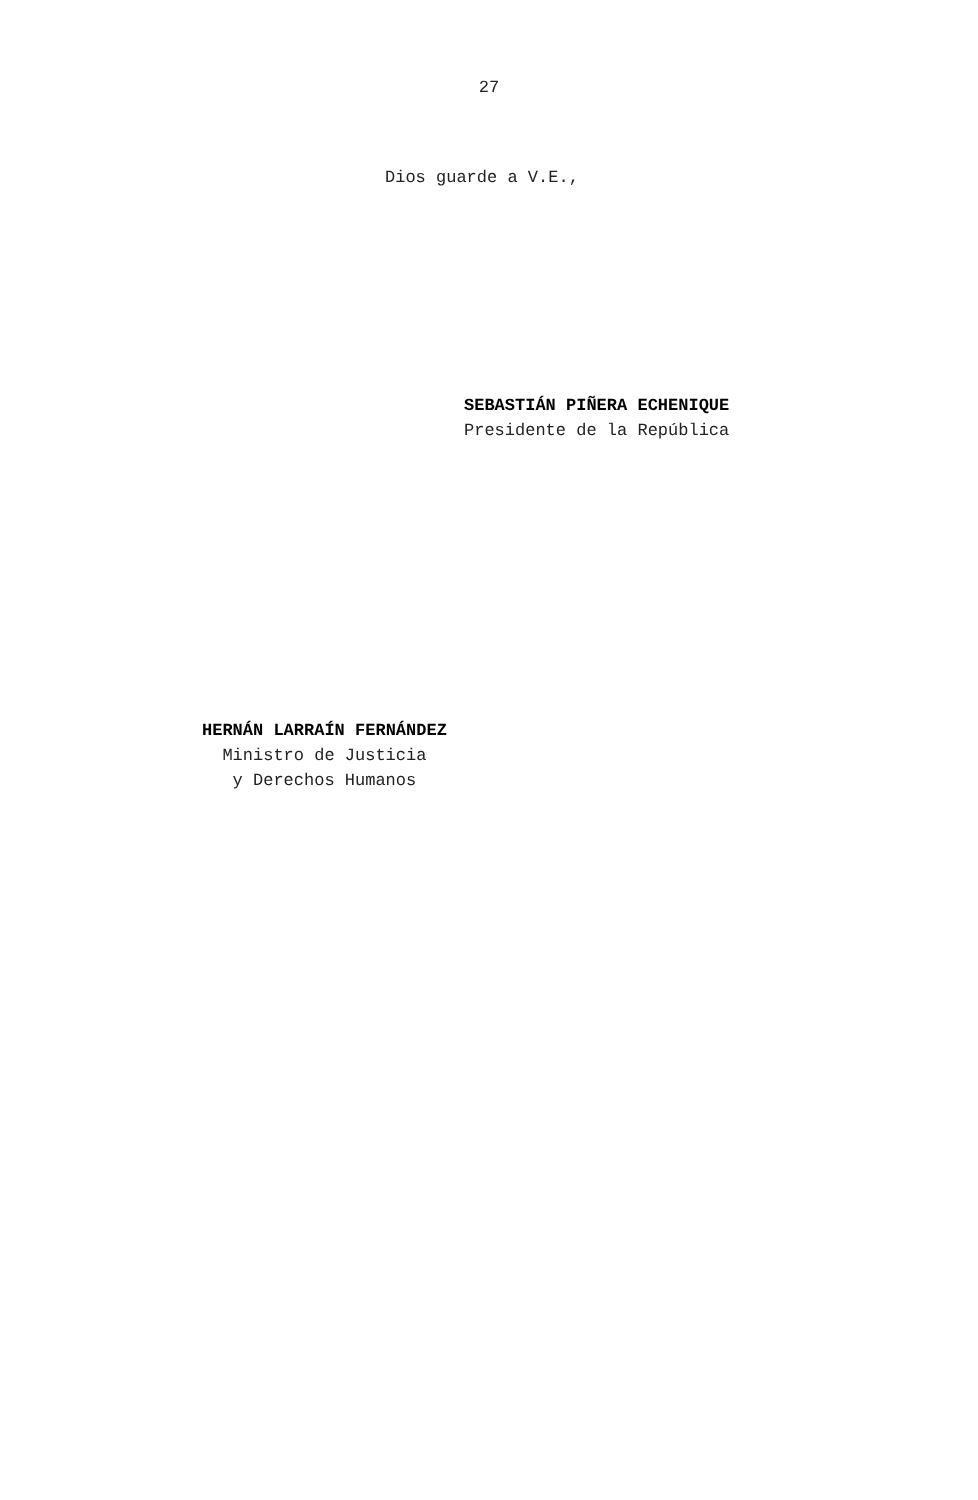27
Dios guarde a V.E.,
SEBASTIÁN PIÑERA ECHENIQUE
Presidente de la República
HERNÁN LARRAÍN FERNÁNDEZ
Ministro de Justicia
y Derechos Humanos